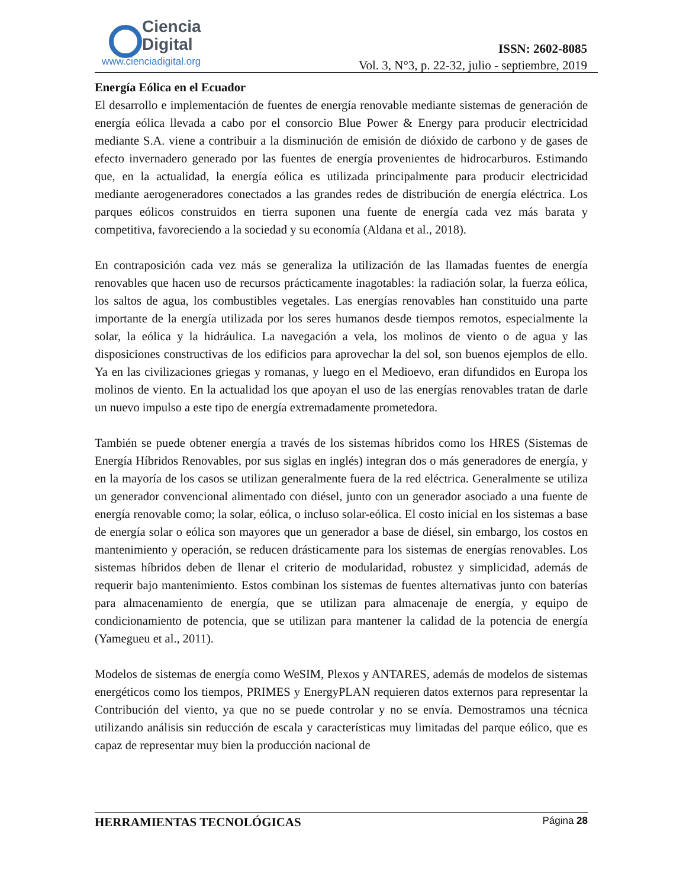Ciencia
Digital
www.cienciadigital.org
ISSN: 2602-8085
Vol. 3, N°3, p. 22-32, julio - septiembre, 2019
Energía Eólica en el Ecuador
El desarrollo e implementación de fuentes de energía renovable mediante sistemas de generación de energía eólica llevada a cabo por el consorcio Blue Power & Energy para producir electricidad mediante S.A. viene a contribuir a la disminución de emisión de dióxido de carbono y de gases de efecto invernadero generado por las fuentes de energía provenientes de hidrocarburos. Estimando que, en la actualidad, la energía eólica es utilizada principalmente para producir electricidad mediante aerogeneradores conectados a las grandes redes de distribución de energía eléctrica. Los parques eólicos construidos en tierra suponen una fuente de energía cada vez más barata y competitiva, favoreciendo a la sociedad y su economía (Aldana et al., 2018).
En contraposición cada vez más se generaliza la utilización de las llamadas fuentes de energía renovables que hacen uso de recursos prácticamente inagotables: la radiación solar, la fuerza eólica, los saltos de agua, los combustibles vegetales. Las energías renovables han constituido una parte importante de la energía utilizada por los seres humanos desde tiempos remotos, especialmente la solar, la eólica y la hidráulica. La navegación a vela, los molinos de viento o de agua y las disposiciones constructivas de los edificios para aprovechar la del sol, son buenos ejemplos de ello. Ya en las civilizaciones griegas y romanas, y luego en el Medioevo, eran difundidos en Europa los molinos de viento. En la actualidad los que apoyan el uso de las energías renovables tratan de darle un nuevo impulso a este tipo de energía extremadamente prometedora.
También se puede obtener energía a través de los sistemas híbridos como los HRES (Sistemas de Energía Híbridos Renovables, por sus siglas en inglés) integran dos o más generadores de energía, y en la mayoría de los casos se utilizan generalmente fuera de la red eléctrica. Generalmente se utiliza un generador convencional alimentado con diésel, junto con un generador asociado a una fuente de energía renovable como; la solar, eólica, o incluso solar-eólica. El costo inicial en los sistemas a base de energía solar o eólica son mayores que un generador a base de diésel, sin embargo, los costos en mantenimiento y operación, se reducen drásticamente para los sistemas de energías renovables. Los sistemas híbridos deben de llenar el criterio de modularidad, robustez y simplicidad, además de requerir bajo mantenimiento. Estos combinan los sistemas de fuentes alternativas junto con baterías para almacenamiento de energía, que se utilizan para almacenaje de energía, y equipo de condicionamiento de potencia, que se utilizan para mantener la calidad de la potencia de energía (Yamegueu et al., 2011).
Modelos de sistemas de energía como WeSIM, Plexos y ANTARES, además de modelos de sistemas energéticos como los tiempos, PRIMES y EnergyPLAN requieren datos externos para representar la Contribución del viento, ya que no se puede controlar y no se envía. Demostramos una técnica utilizando análisis sin reducción de escala y características muy limitadas del parque eólico, que es capaz de representar muy bien la producción nacional de
HERRAMIENTAS TECNOLÓGICAS Página 28